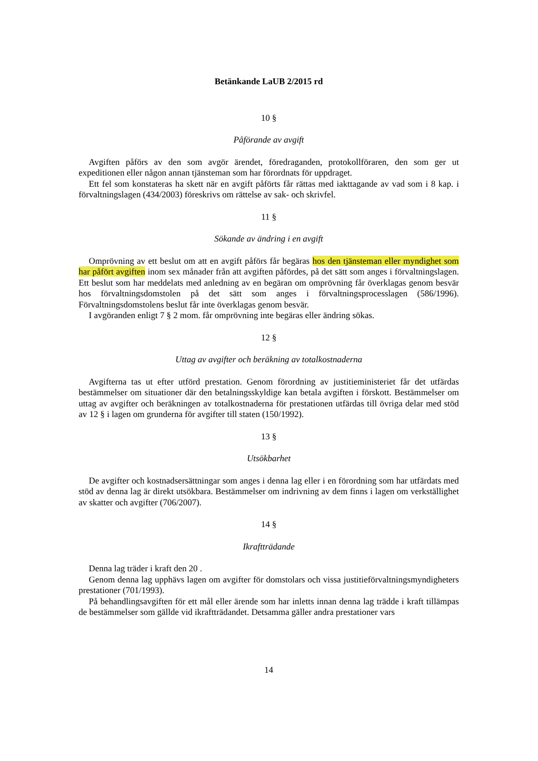Betänkande LaUB 2/2015 rd
10 §
Påförande av avgift
Avgiften påförs av den som avgör ärendet, föredraganden, protokollföraren, den som ger ut expeditionen eller någon annan tjänsteman som har förordnats för uppdraget.
Ett fel som konstateras ha skett när en avgift påförts får rättas med iakttagande av vad som i 8 kap. i förvaltningslagen (434/2003) föreskrivs om rättelse av sak- och skrivfel.
11 §
Sökande av ändring i en avgift
Omprövning av ett beslut om att en avgift påförs får begäras hos den tjänsteman eller myndighet som har påfört avgiften inom sex månader från att avgiften påfördes, på det sätt som anges i förvaltningslagen. Ett beslut som har meddelats med anledning av en begäran om omprövning får överklagas genom besvär hos förvaltningsdomstolen på det sätt som anges i förvaltningsprocesslagen (586/1996). Förvaltningsdomstolens beslut får inte överklagas genom besvär.
I avgöranden enligt 7 § 2 mom. får omprövning inte begäras eller ändring sökas.
12 §
Uttag av avgifter och beräkning av totalkostnaderna
Avgifterna tas ut efter utförd prestation. Genom förordning av justitieministeriet får det utfärdas bestämmelser om situationer där den betalningsskyldige kan betala avgiften i förskott. Bestämmelser om uttag av avgifter och beräkningen av totalkostnaderna för prestationen utfärdas till övriga delar med stöd av 12 § i lagen om grunderna för avgifter till staten (150/1992).
13 §
Utsökbarhet
De avgifter och kostnadsersättningar som anges i denna lag eller i en förordning som har utfärdats med stöd av denna lag är direkt utsökbara. Bestämmelser om indrivning av dem finns i lagen om verkställighet av skatter och avgifter (706/2007).
14 §
Ikraftträdande
Denna lag träder i kraft den 20 .
Genom denna lag upphävs lagen om avgifter för domstolars och vissa justitieförvaltningsmyndigheters prestationer (701/1993).
På behandlingsavgiften för ett mål eller ärende som har inletts innan denna lag trädde i kraft tillämpas de bestämmelser som gällde vid ikraftträdandet. Detsamma gäller andra prestationer vars
14